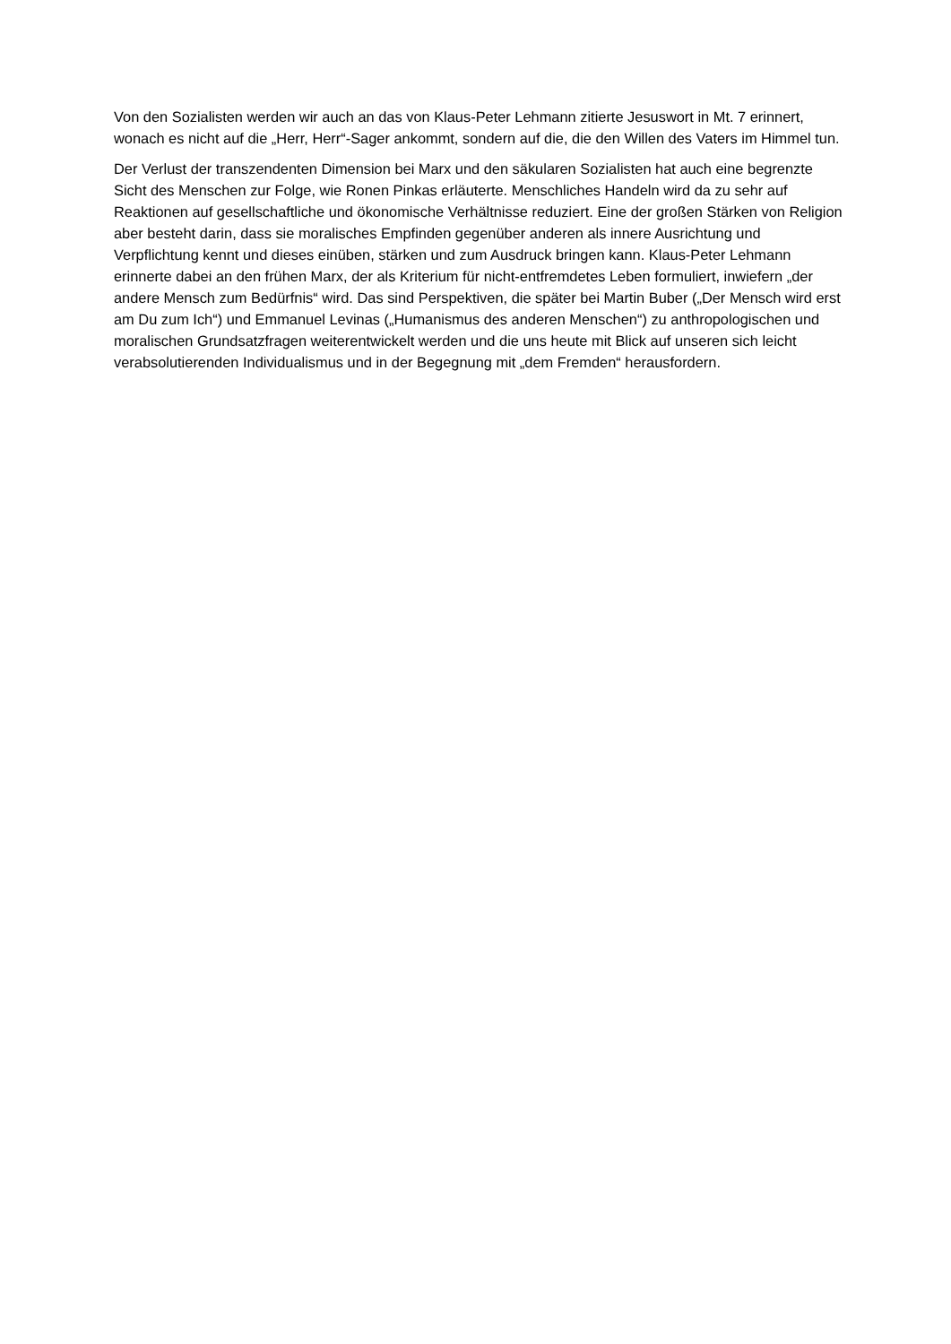Von den Sozialisten werden wir auch an das von Klaus-Peter Lehmann zitierte Jesuswort in Mt. 7 erinnert, wonach es nicht auf die „Herr, Herr“-Sager ankommt, sondern auf die, die den Willen des Vaters im Himmel tun.
Der Verlust der transzendenten Dimension bei Marx und den säkularen Sozialisten hat auch eine begrenzte Sicht des Menschen zur Folge, wie Ronen Pinkas erläuterte. Menschliches Handeln wird da zu sehr auf Reaktionen auf gesellschaftliche und ökonomische Verhältnisse reduziert. Eine der großen Stärken von Religion aber besteht darin, dass sie moralisches Empfinden gegenüber anderen als innere Ausrichtung und Verpflichtung kennt und dieses einüben, stärken und zum Ausdruck bringen kann. Klaus-Peter Lehmann erinnerte dabei an den frühen Marx, der als Kriterium für nicht-entfremdetes Leben formuliert, inwiefern „der andere Mensch zum Bedürfnis“ wird. Das sind Perspektiven, die später bei Martin Buber („Der Mensch wird erst am Du zum Ich“) und Emmanuel Levinas („Humanismus des anderen Menschen“) zu anthropologischen und moralischen Grundsatzfragen weiterentwickelt werden und die uns heute mit Blick auf unseren sich leicht verabsolutierenden Individualismus und in der Begegnung mit „dem Fremden“ herausfordern.